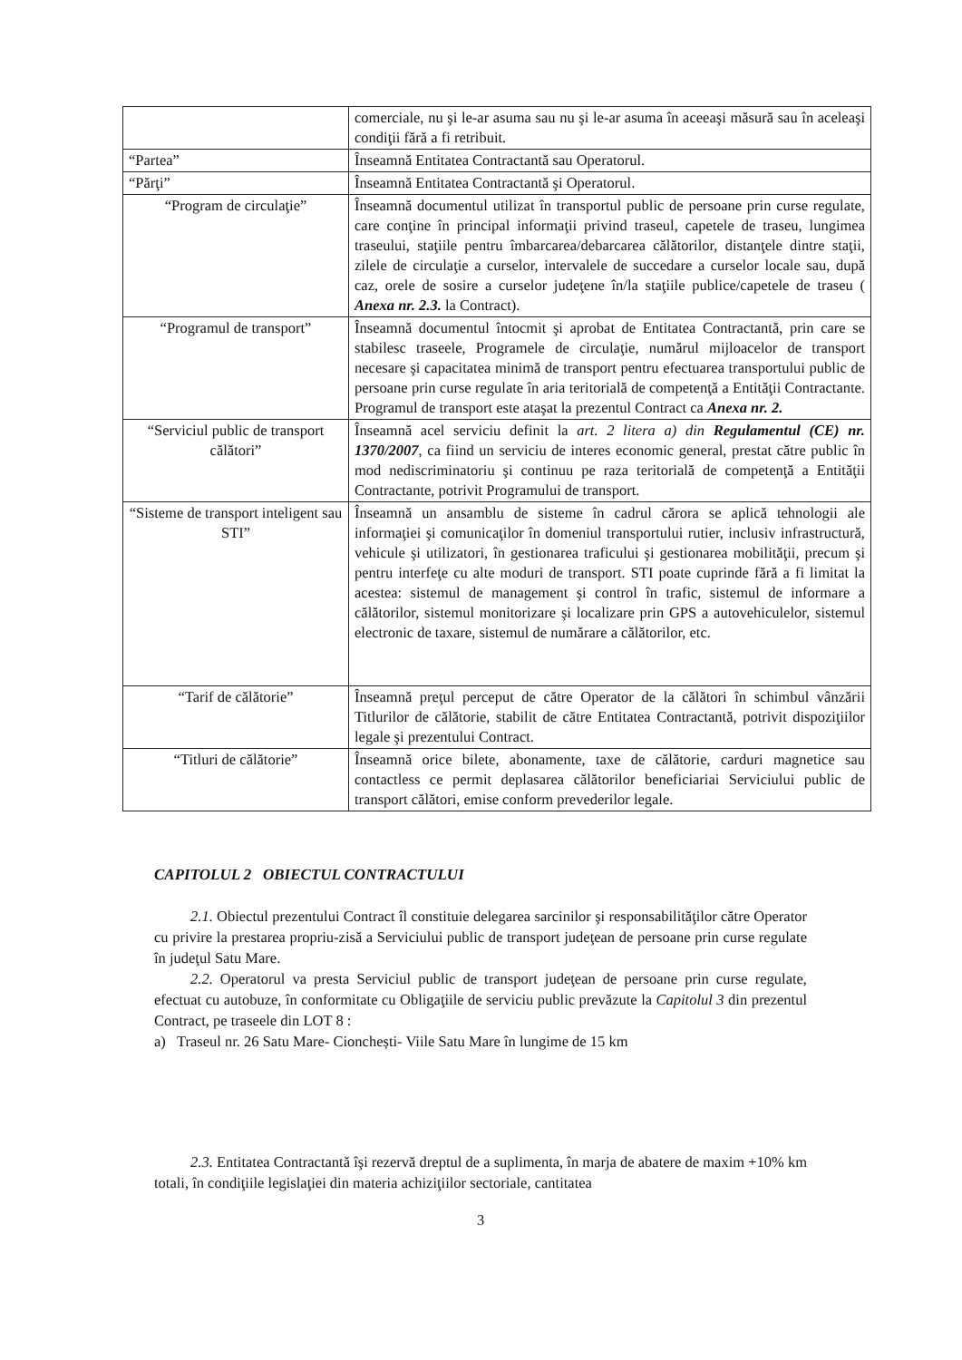| | comerciale, nu şi le-ar asuma sau nu şi le-ar asuma în aceeaşi măsură sau în aceleaşi condiţii fără a fi retribuit. |
| “Partea” | Înseamnă Entitatea Contractantă sau Operatorul. |
| “Părţi” | Înseamnă Entitatea Contractantă şi Operatorul. |
| “Program de circulaţie” | Înseamnă documentul utilizat în transportul public de persoane prin curse regulate, care conţine în principal informaţii privind traseul, capetele de traseu, lungimea traseului, staţiile pentru îmbarcarea/debarcarea călătorilor, distanţele dintre staţii, zilele de circulaţie a curselor, intervalele de succedare a curselor locale sau, după caz, orele de sosire a curselor judeţene în/la staţiile publice/capetele de traseu ( Anexa nr. 2.3. la Contract). |
| “Programul de transport” | Înseamnă documentul întocmit şi aprobat de Entitatea Contractantă, prin care se stabilesc traseele, Programele de circulaţie, numărul mijloacelor de transport necesare şi capacitatea minimă de transport pentru efectuarea transportului public de persoane prin curse regulate în aria teritorială de competenţă a Entităţii Contractante. Programul de transport este ataşat la prezentul Contract ca Anexa nr. 2. |
| “Serviciul public de transport călători” | Înseamnă acel serviciu definit la art. 2 litera a) din Regulamentul (CE) nr. 1370/2007 , ca fiind un serviciu de interes economic general, prestat către public în mod nediscriminatoriu şi continuu pe raza teritorială de competenţă a Entităţii Contractante, potrivit Programului de transport. |
| “Sisteme de transport inteligent sau STI” | Înseamnă un ansamblu de sisteme în cadrul cărora se aplică tehnologii ale informaţiei şi comunicaţilor în domeniul transportului rutier, inclusiv infrastructură, vehicule şi utilizatori, în gestionarea traficului şi gestionarea mobilităţii, precum şi pentru interfeţe cu alte moduri de transport. STI poate cuprinde fără a fi limitat la acestea: sistemul de management şi control în trafic, sistemul de informare a călătorilor, sistemul monitorizare şi localizare prin GPS a autovehiculelor, sistemul electronic de taxare, sistemul de numărare a călătorilor, etc. |
| “Tarif de călătorie” | Înseamnă preţul perceput de către Operator de la călători în schimbul vânzării Titlurilor de călătorie, stabilit de către Entitatea Contractantă, potrivit dispoziţiilor legale şi prezentului Contract. |
| “Titluri de călătorie” | Înseamnă orice bilete, abonamente, taxe de călătorie, carduri magnetice sau contactless ce permit deplasarea călătorilor beneficiariai Serviciului public de transport călători, emise conform prevederilor legale. |
CAPITOLUL 2 OBIECTUL CONTRACTULUI
2.1. Obiectul prezentului Contract îl constituie delegarea sarcinilor şi responsabilităţilor către Operator cu privire la prestarea propriu-zisă a Serviciului public de transport judeţean de persoane prin curse regulate în judeţul Satu Mare.
2.2. Operatorul va presta Serviciul public de transport judeţean de persoane prin curse regulate, efectuat cu autobuze, în conformitate cu Obligaţiile de serviciu public prevăzute la Capitolul 3 din prezentul Contract, pe traseele din LOT 8 :
a) Traseul nr. 26 Satu Mare- Cionchești- Viile Satu Mare în lungime de 15 km
2.3. Entitatea Contractantă îşi rezervă dreptul de a suplimenta, în marja de abatere de maxim +10% km totali, în condiţiile legislaţiei din materia achiziţiilor sectoriale, cantitatea
3